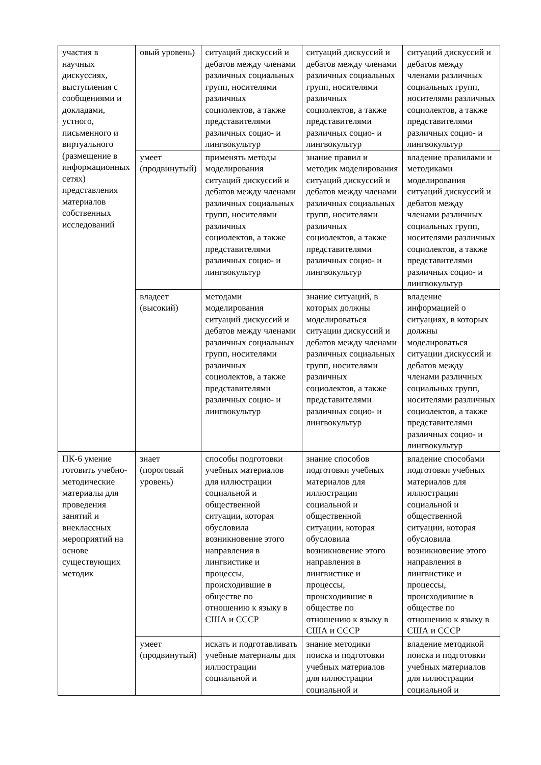| участия в научных дискуссиях, выступления с сообщениями и докладами, устного, письменного и виртуального (размещение в информационных сетях) представления материалов собственных исследований | овый уровень) | ситуаций дискуссий и дебатов между членами различных социальных групп, носителями различных социолектов, а также представителями различных социо- и лингвокультур | ситуаций дискуссий и дебатов между членами различных социальных групп, носителями различных социолектов, а также представителями различных социо- и лингвокультур | ситуаций дискуссий и дебатов между членами различных социальных групп, носителями различных социолектов, а также представителями различных социо- и лингвокультур |
| | умеет (продвинутый) | применять методы моделирования ситуаций дискуссий и дебатов между членами различных социальных групп, носителями различных социолектов, а также представителями различных социо- и лингвокультур | знание правил и методик моделирования ситуаций дискуссий и дебатов между членами различных социальных групп, носителями различных социолектов, а также представителями различных социо- и лингвокультур | владение правилами и методиками моделирования ситуаций дискуссий и дебатов между членами различных социальных групп, носителями различных социолектов, а также представителями различных социо- и лингвокультур |
| | владеет (высокий) | методами моделирования ситуаций дискуссий и дебатов между членами различных социальных групп, носителями различных социолектов, а также представителями различных социо- и лингвокультур | знание ситуаций, в которых должны моделироваться ситуации дискуссий и дебатов между членами различных социальных групп, носителями различных социолектов, а также представителями различных социо- и лингвокультур | владение информацией о ситуациях, в которых должны моделироваться ситуации дискуссий и дебатов между членами различных социальных групп, носителями различных социолектов, а также представителями различных социо- и лингвокультур |
| ПК-6 умение готовить учебно-методические материалы для проведения занятий и внеклассных мероприятий на основе существующих методик | знает (пороговый уровень) | способы подготовки учебных материалов для иллюстрации социальной и общественной ситуации, которая обусловила возникновение этого направления в лингвистике и процессы, происходившие в обществе по отношению к языку в США и СССР | знание способов подготовки учебных материалов для иллюстрации социальной и общественной ситуации, которая обусловила возникновение этого направления в лингвистике и процессы, происходившие в обществе по отношению к языку в США и СССР | владение способами подготовки учебных материалов для иллюстрации социальной и общественной ситуации, которая обусловила возникновение этого направления в лингвистике и процессы, происходившие в обществе по отношению к языку в США и СССР |
| | умеет (продвинутый) | искать и подготавливать учебные материалы для иллюстрации социальной и | знание методики поиска и подготовки учебных материалов для иллюстрации социальной и | владение методикой поиска и подготовки учебных материалов для иллюстрации социальной и |